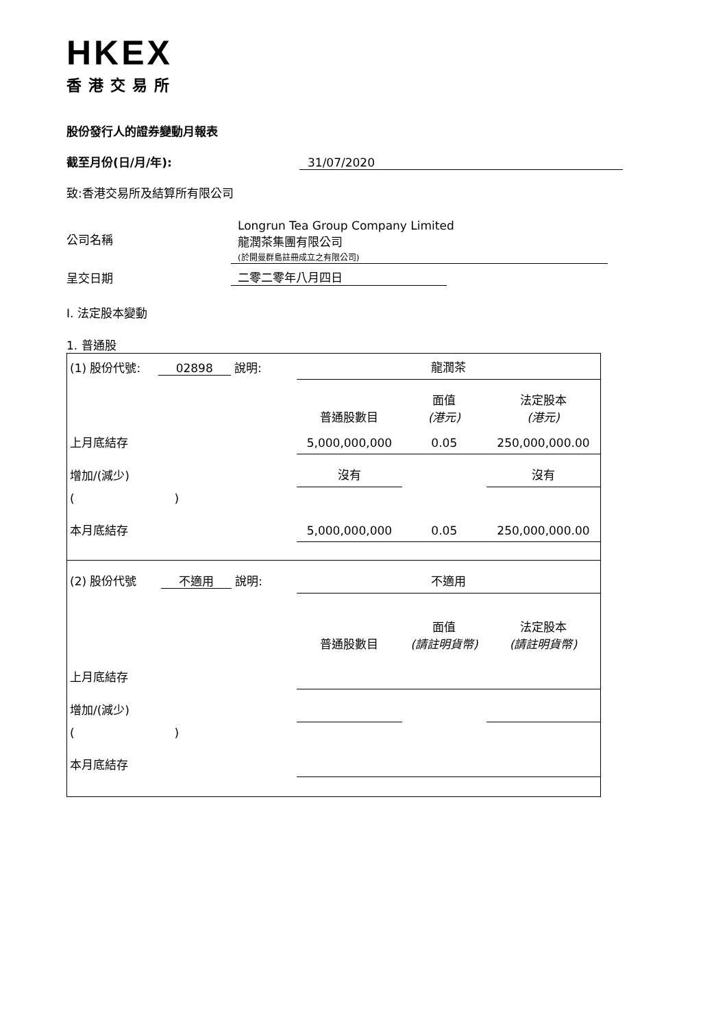HKEX
香港交易所
股份發行人的證券變動月報表
截至月份(日/月/年): 31/07/2020
致:香港交易所及結算所有限公司
公司名稱
Longrun Tea Group Company Limited
龍潤茶集團有限公司
(於開曼群島註冊成立之有限公司)
呈交日期 二零二零年八月四日
I. 法定股本變動
1. 普通股
| (1) 股份代號: 02898 說明: | | 龍潤茶 | | |
| | | 普通股數目 | 面值 (港元) | 法定股本 (港元) |
| 上月底結存 | | 5,000,000,000 | 0.05 | 250,000,000.00 |
| 增加/(減少) | | 沒有 | | 沒有 |
| ( ) | | | | |
| 本月底結存 | | 5,000,000,000 | 0.05 | 250,000,000.00 |
| (2) 股份代號 不適用 說明: | | 不適用 | | |
| | | 普通股數目 | 面值 (請註明貨幣) | 法定股本 (請註明貨幣) |
| 上月底結存 | | | | |
| 增加/(減少) | | | | |
| ( ) | | | | |
| 本月底結存 | | | | |